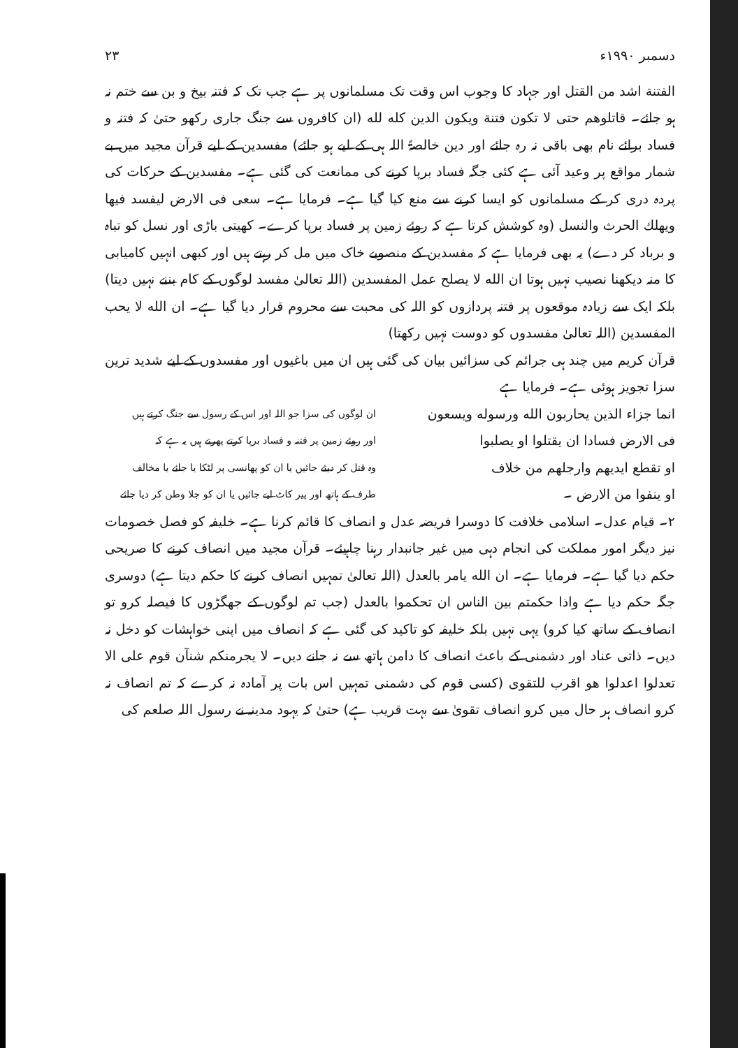دسمبر ۱۹۹۰ء ۲۳
الفتنة اشد من القتل اور جہاد کا وجوب اس وقت تک مسلمانوں پر ہے جب تک کہ فتنہ بیخ و بن سے ختم نہ ہو جائے۔ قاتلوهم حتی لا تکون فتنة ویکون الدین کله لله (ان کافروں سے جنگ جاری رکھو حتیٰ کہ فتنہ و فساد برائے نام بھی باقی نہ رہ جائے اور دین خالصۃً اللہ ہی کے لیے ہو جائے) مفسدین کے لیے قرآن مجید میں بے شمار مواقع پر وعید آئی ہے کئی جگہ فساد برپا کرنے کی ممانعت کی گئی ہے۔ مفسدین کے حرکات کی پردہ دری کر کے مسلمانوں کو ایسا کرنے سے منع کیا گیا ہے۔ فرمایا ہے۔ سعی فی الارض لیفسد فیها ویهلك الحرث والنسل (وہ کوشش کرتا ہے کہ روئے زمین پر فساد برپا کرے۔ کھیتی باڑی اور نسل کو تباہ و برباد کر دے) یہ بھی فرمایا ہے کہ مفسدین کے منصوبے خاک میں مل کر رہتے ہیں اور کبھی انہیں کامیابی کا منہ دیکھنا نصیب نہیں ہوتا ان الله لا یصلح عمل المفسدین (اللہ تعالیٰ مفسد لوگوں کے کام بننے نہیں دیتا) بلکہ ایک سے زیادہ موقعوں پر فتنہ پردازوں کو اللہ کی محبت سے محروم قرار دیا گیا ہے۔ ان الله لا یحب المفسدین (اللہ تعالیٰ مفسدوں کو دوست نہیں رکھتا)
قرآن کریم میں چند ہی جرائم کی سزائیں بیان کی گئی ہیں ان میں باغیوں اور مفسدوں کے لیے شدید ترین سزا تجویز ہوئی ہے۔ فرمایا ہے
انما جزاء الذین یحاربون الله ورسوله ویسعون
فی الارض فسادا ان یقتلوا او یصلبوا
او تقطع ایدیهم وارجلهم من خلاف
او ینفوا من الارض ۔
ان لوگوں کی سزا جو اللہ اور اس کے رسول سے جنگ کرتے ہیں
اور روئے زمین پر فتنہ و فساد برپا کرتے پھرتے ہیں یہ ہے کہ
وہ قتل کر دیئے جائیں یا ان کو پھانسی پر لٹکا یا جائے یا مخالف
طرف کے ہاتھ اور پیر کاٹ لیے جائیں یا ان کو جلا وطن کر دیا جائے
۲۔ قیام عدل۔ اسلامی خلافت کا دوسرا فریضہ عدل و انصاف کا قائم کرنا ہے۔ خلیفہ کو فصل خصومات نیز دیگر امور مملکت کی انجام دہی میں غیر جانبدار رہنا چاہیئے۔ قرآن مجید میں انصاف کرنے کا صریحی حکم دیا گیا ہے۔ فرمایا ہے۔ ان الله یامر بالعدل (اللہ تعالیٰ تمہیں انصاف کرنے کا حکم دیتا ہے) دوسری جگہ حکم دیا ہے واذا حکمتم بین الناس ان تحکموا بالعدل (جب تم لوگوں کے جھگڑوں کا فیصلہ کرو تو انصاف کے ساتھ کیا کرو) یہی نہیں بلکہ خلیفہ کو تاکید کی گئی ہے کہ انصاف میں اپنی خواہشات کو دخل نہ دیں۔ ذاتی عناد اور دشمنی کے باعث انصاف کا دامن ہاتھ سے نہ جانے دیں۔ لا یجرمنکم شنآن قوم علی الا تعدلوا اعدلوا هو اقرب للتقوی (کسی قوم کی دشمنی تمہیں اس بات پر آمادہ نہ کرے کہ تم انصاف نہ کرو انصاف ہر حال میں کرو انصاف تقویٰ سے بہت قریب ہے) حتیٰ کہ یہود مدینہ نے رسول اللہ صلعم کی